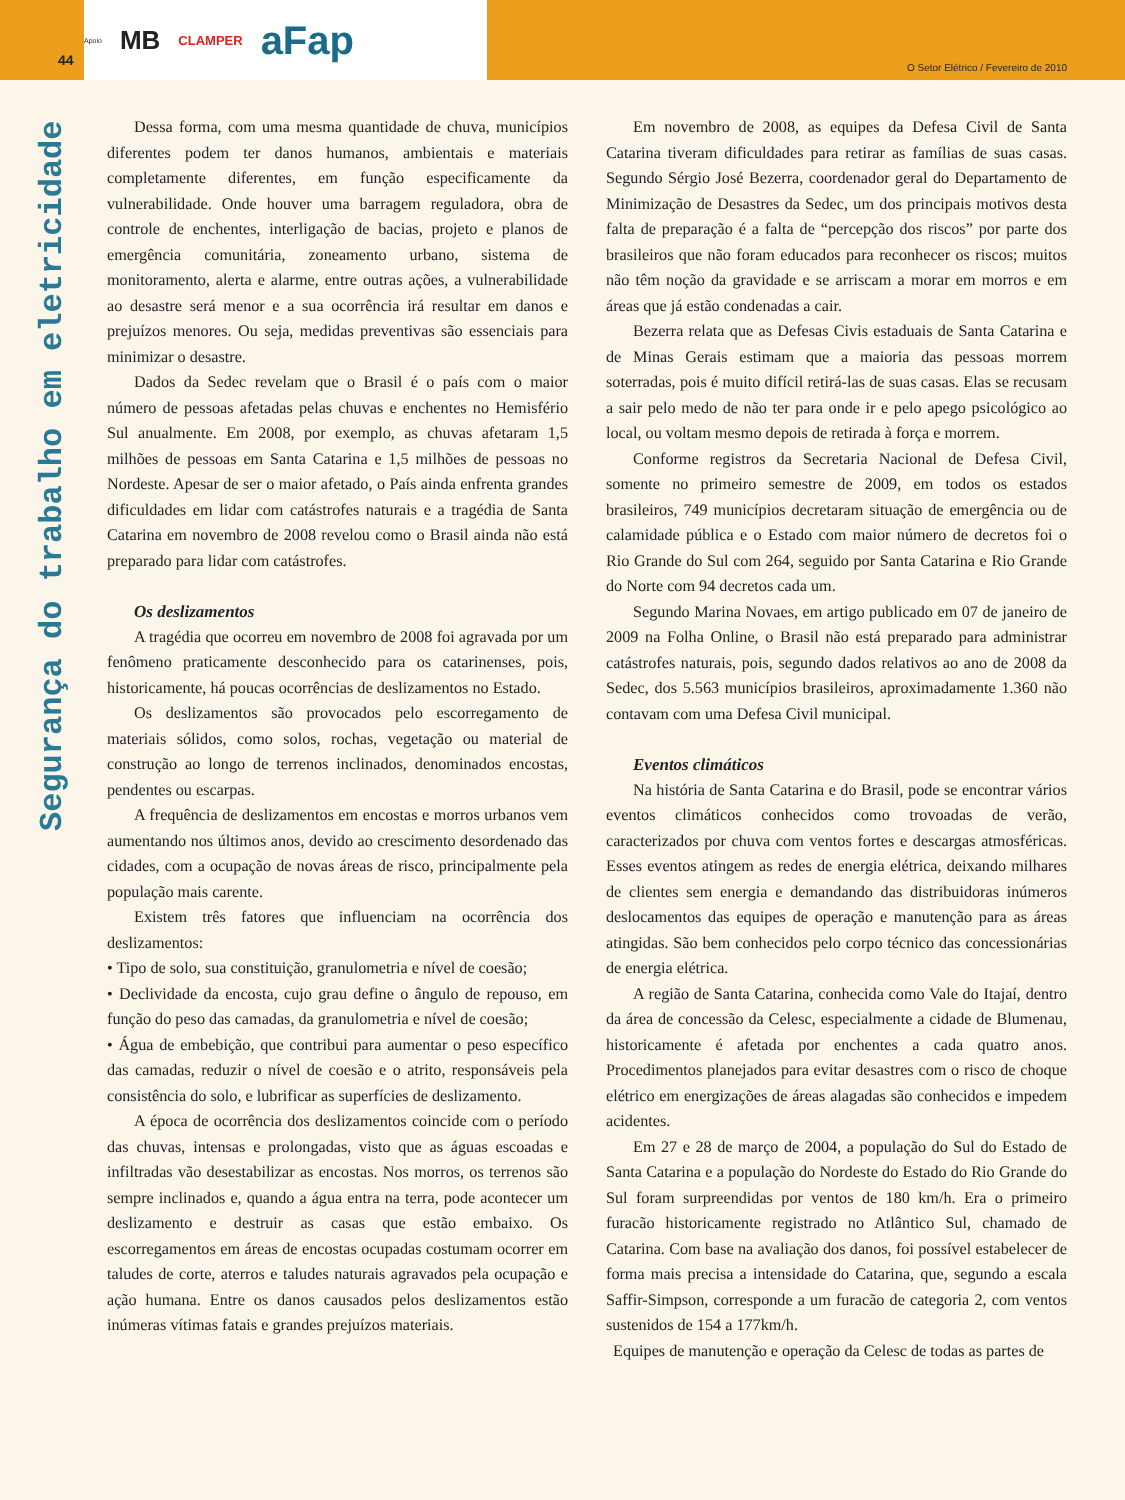Apoio MB CLAMPER aFap
44
O Setor Elétrico / Fevereiro de 2010
Segurança do trabalho em eletricidade
Dessa forma, com uma mesma quantidade de chuva, municípios diferentes podem ter danos humanos, ambientais e materiais completamente diferentes, em função especificamente da vulnerabilidade. Onde houver uma barragem reguladora, obra de controle de enchentes, interligação de bacias, projeto e planos de emergência comunitária, zoneamento urbano, sistema de monitoramento, alerta e alarme, entre outras ações, a vulnerabilidade ao desastre será menor e a sua ocorrência irá resultar em danos e prejuízos menores. Ou seja, medidas preventivas são essenciais para minimizar o desastre.
Dados da Sedec revelam que o Brasil é o país com o maior número de pessoas afetadas pelas chuvas e enchentes no Hemisfério Sul anualmente. Em 2008, por exemplo, as chuvas afetaram 1,5 milhões de pessoas em Santa Catarina e 1,5 milhões de pessoas no Nordeste. Apesar de ser o maior afetado, o País ainda enfrenta grandes dificuldades em lidar com catástrofes naturais e a tragédia de Santa Catarina em novembro de 2008 revelou como o Brasil ainda não está preparado para lidar com catástrofes.
Os deslizamentos
A tragédia que ocorreu em novembro de 2008 foi agravada por um fenômeno praticamente desconhecido para os catarinenses, pois, historicamente, há poucas ocorrências de deslizamentos no Estado.
Os deslizamentos são provocados pelo escorregamento de materiais sólidos, como solos, rochas, vegetação ou material de construção ao longo de terrenos inclinados, denominados encostas, pendentes ou escarpas.
A frequência de deslizamentos em encostas e morros urbanos vem aumentando nos últimos anos, devido ao crescimento desordenado das cidades, com a ocupação de novas áreas de risco, principalmente pela população mais carente.
Existem três fatores que influenciam na ocorrência dos deslizamentos:
• Tipo de solo, sua constituição, granulometria e nível de coesão;
• Declividade da encosta, cujo grau define o ângulo de repouso, em função do peso das camadas, da granulometria e nível de coesão;
• Água de embebição, que contribui para aumentar o peso específico das camadas, reduzir o nível de coesão e o atrito, responsáveis pela consistência do solo, e lubrificar as superfícies de deslizamento.
A época de ocorrência dos deslizamentos coincide com o período das chuvas, intensas e prolongadas, visto que as águas escoadas e infiltradas vão desestabilizar as encostas. Nos morros, os terrenos são sempre inclinados e, quando a água entra na terra, pode acontecer um deslizamento e destruir as casas que estão embaixo. Os escorregamentos em áreas de encostas ocupadas costumam ocorrer em taludes de corte, aterros e taludes naturais agravados pela ocupação e ação humana. Entre os danos causados pelos deslizamentos estão inúmeras vítimas fatais e grandes prejuízos materiais.
Em novembro de 2008, as equipes da Defesa Civil de Santa Catarina tiveram dificuldades para retirar as famílias de suas casas. Segundo Sérgio José Bezerra, coordenador geral do Departamento de Minimização de Desastres da Sedec, um dos principais motivos desta falta de preparação é a falta de “percepção dos riscos” por parte dos brasileiros que não foram educados para reconhecer os riscos; muitos não têm noção da gravidade e se arriscam a morar em morros e em áreas que já estão condenadas a cair.
Bezerra relata que as Defesas Civis estaduais de Santa Catarina e de Minas Gerais estimam que a maioria das pessoas morrem soterradas, pois é muito difícil retirá-las de suas casas. Elas se recusam a sair pelo medo de não ter para onde ir e pelo apego psicológico ao local, ou voltam mesmo depois de retirada à força e morrem.
Conforme registros da Secretaria Nacional de Defesa Civil, somente no primeiro semestre de 2009, em todos os estados brasileiros, 749 municípios decretaram situação de emergência ou de calamidade pública e o Estado com maior número de decretos foi o Rio Grande do Sul com 264, seguido por Santa Catarina e Rio Grande do Norte com 94 decretos cada um.
Segundo Marina Novaes, em artigo publicado em 07 de janeiro de 2009 na Folha Online, o Brasil não está preparado para administrar catástrofes naturais, pois, segundo dados relativos ao ano de 2008 da Sedec, dos 5.563 municípios brasileiros, aproximadamente 1.360 não contavam com uma Defesa Civil municipal.
Eventos climáticos
Na história de Santa Catarina e do Brasil, pode se encontrar vários eventos climáticos conhecidos como trovoadas de verão, caracterizados por chuva com ventos fortes e descargas atmosféricas. Esses eventos atingem as redes de energia elétrica, deixando milhares de clientes sem energia e demandando das distribuidoras inúmeros deslocamentos das equipes de operação e manutenção para as áreas atingidas. São bem conhecidos pelo corpo técnico das concessionárias de energia elétrica.
A região de Santa Catarina, conhecida como Vale do Itajaí, dentro da área de concessão da Celesc, especialmente a cidade de Blumenau, historicamente é afetada por enchentes a cada quatro anos. Procedimentos planejados para evitar desastres com o risco de choque elétrico em energizações de áreas alagadas são conhecidos e impedem acidentes.
Em 27 e 28 de março de 2004, a população do Sul do Estado de Santa Catarina e a população do Nordeste do Estado do Rio Grande do Sul foram surpreendidas por ventos de 180 km/h. Era o primeiro furacão historicamente registrado no Atlântico Sul, chamado de Catarina. Com base na avaliação dos danos, foi possível estabelecer de forma mais precisa a intensidade do Catarina, que, segundo a escala Saffir-Simpson, corresponde a um furacão de categoria 2, com ventos sustenidos de 154 a 177km/h.
Equipes de manutenção e operação da Celesc de todas as partes de